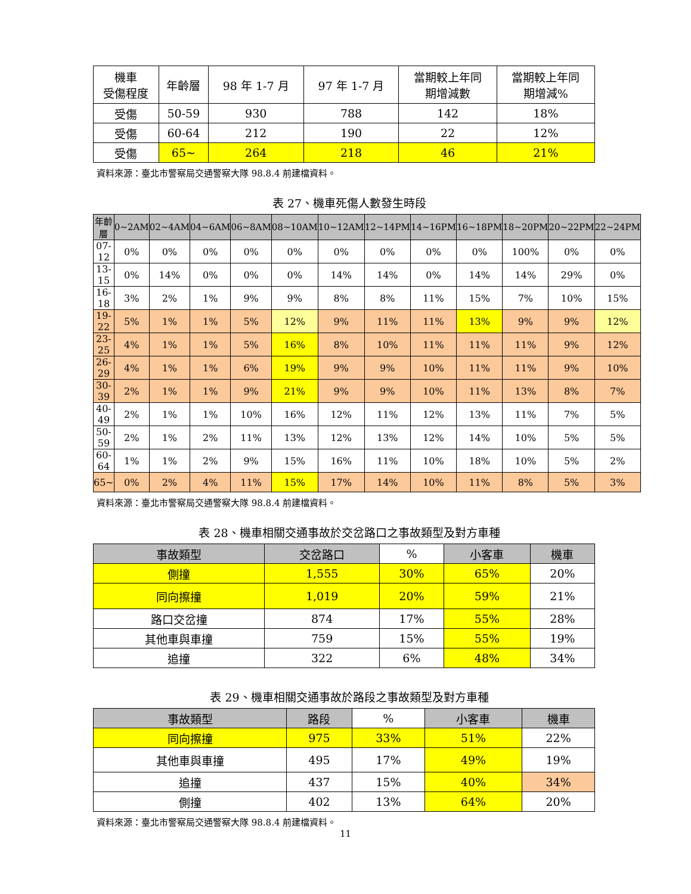| 機車 受傷程度 | 年齡層 | 98 年 1-7 月 | 97 年 1-7 月 | 當期較上年同 期增減數 | 當期較上年同 期增減% |
| 受傷 | 50-59 | 930 | 788 | 142 | 18% |
| 受傷 | 60-64 | 212 | 190 | 22 | 12% |
| 受傷 | 65~ | 264 | 218 | 46 | 21% |
資料來源：臺北市警察局交通警察大隊 98.8.4 前建檔資料。
表 27、機車死傷人數發生時段
| 年齡層 | 0~2AM | 02~4AM | 04~6AM | 06~8AM | 08~10AM | 10~12AM | 12~14PM | 14~16PM | 16~18PM | 18~20PM | 20~22PM | 22~24PM |
| --- | --- | --- | --- | --- | --- | --- | --- | --- | --- | --- | --- | --- |
| 07-12 | 0% | 0% | 0% | 0% | 0% | 0% | 0% | 0% | 0% | 100% | 0% | 0% |
| 13-15 | 0% | 14% | 0% | 0% | 0% | 14% | 14% | 0% | 14% | 14% | 29% | 0% |
| 16-18 | 3% | 2% | 1% | 9% | 9% | 8% | 8% | 11% | 15% | 7% | 10% | 15% |
| 19-22 | 5% | 1% | 1% | 5% | 12% | 9% | 11% | 11% | 13% | 9% | 9% | 12% |
| 23-25 | 4% | 1% | 1% | 5% | 16% | 8% | 10% | 11% | 11% | 11% | 9% | 12% |
| 26-29 | 4% | 1% | 1% | 6% | 19% | 9% | 9% | 10% | 11% | 11% | 9% | 10% |
| 30-39 | 2% | 1% | 1% | 9% | 21% | 9% | 9% | 10% | 11% | 13% | 8% | 7% |
| 40-49 | 2% | 1% | 1% | 10% | 16% | 12% | 11% | 12% | 13% | 11% | 7% | 5% |
| 50-59 | 2% | 1% | 2% | 11% | 13% | 12% | 13% | 12% | 14% | 10% | 5% | 5% |
| 60-64 | 1% | 1% | 2% | 9% | 15% | 16% | 11% | 10% | 18% | 10% | 5% | 2% |
| 65~ | 0% | 2% | 4% | 11% | 15% | 17% | 14% | 10% | 11% | 8% | 5% | 3% |
資料來源：臺北市警察局交通警察大隊 98.8.4 前建檔資料。
表 28、機車相關交通事故於交岔路口之事故類型及對方車種
| 事故類型 | 交岔路口 | % | 小客車 | 機車 |
| --- | --- | --- | --- | --- |
| 側撞 | 1,555 | 30% | 65% | 20% |
| 同向擦撞 | 1,019 | 20% | 59% | 21% |
| 路口交岔撞 | 874 | 17% | 55% | 28% |
| 其他車與車撞 | 759 | 15% | 55% | 19% |
| 追撞 | 322 | 6% | 48% | 34% |
表 29、機車相關交通事故於路段之事故類型及對方車種
| 事故類型 | 路段 | % | 小客車 | 機車 |
| --- | --- | --- | --- | --- |
| 同向擦撞 | 975 | 33% | 51% | 22% |
| 其他車與車撞 | 495 | 17% | 49% | 19% |
| 追撞 | 437 | 15% | 40% | 34% |
| 側撞 | 402 | 13% | 64% | 20% |
資料來源：臺北市警察局交通警察大隊 98.8.4 前建檔資料。
11